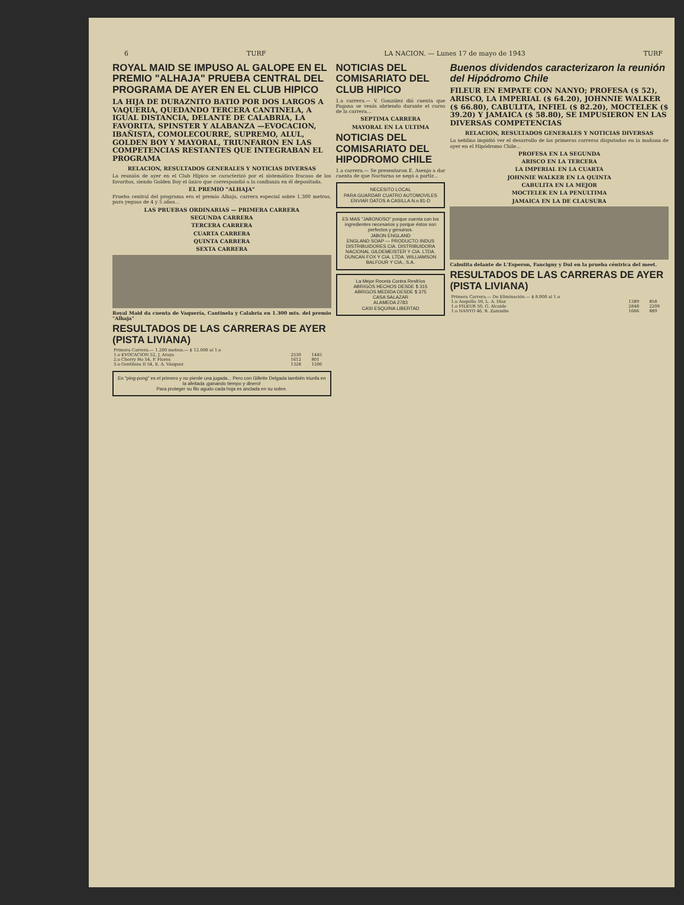6 TURF LA NACION. — Lunes 17 de mayo de 1943 TURF
ROYAL MAID SE IMPUSO AL GALOPE EN EL PREMIO "ALHAJA" PRUEBA CENTRAL DEL PROGRAMA DE AYER EN EL CLUB HIPICO
LA HIJA DE DURAZNITO BATIO POR DOS LARGOS A VAQUERIA, QUEDANDO TERCERA CANTINELA, A IGUAL DISTANCIA, DELANTE DE CALABRIA, LA FAVORITA, SPINSTER Y ALABANZA —EVOCACION, IBAÑISTA, COMOLECOURRE, SUPREMO, ALUL, GOLDEN BOY Y MAYORAL, TRIUNFARON EN LAS COMPETENCIAS RESTANTES QUE INTEGRABAN EL PROGRAMA
RELACION, RESULTADOS GENERALES Y NOTICIAS DIVERSAS
La reunión de ayer en el Club Hípico se caracterizó por el sistemático fracaso de los favoritos, siendo Golden Boy el único que correspondió a la confianza en él depositada.
EL PREMIO "ALHAJA"
Prueba central del programa era el premio Alhaja, carrera especial sobre 1.300 metros, para yeguas de 4 y 5 años...
LAS PRUEBAS ORDINARIAS — PRIMERA CARRERA
SEGUNDA CARRERA
TERCERA CARRERA
CUARTA CARRERA
QUINTA CARRERA
SEXTA CARRERA
Royal Maid da cuenta de Vaquería, Cantinela y Calabria en 1.300 mts. del premio "Alhaja"
RESULTADOS DE LAS CARRERAS DE AYER (PISTA LIVIANA)
| Primera Carrera.— 1.200 metros.— $ 12.000 al 1.o | | |
| 1.o EVOCACION 52, J. Araya | 2530 | 1445 |
| 2.o Cherry Ho 54, P. Flores | 1612 | 801 |
| 3.o Gentileza II 54, E. A. Vásquez | 1328 | 1206 |
En "ping-pong" es el primero y no pierde una jugada... Pero con Gillette Delgada también triunfa en la afeitada ¡ganando tiempo y dinero!
Para proteger su filo agudo cada hoja es anclada en su sobre.
NOTICIAS DEL COMISARIATO DEL CLUB HIPICO
1.a carrera.— V. González dió cuenta que Pagana se venía abriendo durante el curso de la carrera...
SEPTIMA CARRERA
MAYORAL EN LA ULTIMA
NOTICIAS DEL COMISARIATO DEL HIPODROMO CHILE
1.a carrera.— Se presentaron E. Asenjo a dar cuenta de que Nocturno se negó a partir...
NECESITO LOCAL
PARA GUARDAR CUATRO AUTOMOVILES
ENVIAR DATOS A CASILLA N.o 81-D
ES MAS "JABONOSO" porque cuenta con los ingredientes necesarios y porque éstos son perfectos y genuinos.
JABON ENGLAND
ENGLAND SOAP — PRODUCTO INDUS
DISTRIBUIDORES CIA. DISTRIBUIDORA NACIONAL GILDEMEISTER Y CIA. LTDA. DUNCAN FOX Y CIA. LTDA. WILLIAMSON BALFOUR Y CIA., S.A.
La Mejor Receta Contra Resfríos
ABRIGOS HECHOS DESDE $ 315
ABRIGOS MEDIDA DESDE $ 375
CASA SALAZAR
ALAMEDA 2783
CASI ESQUINA LIBERTAD
Buenos dividendos caracterizaron la reunión del Hipódromo Chile
FILEUR EN EMPATE CON NANYO; PROFESA ($ 52), ARISCO, LA IMPERIAL ($ 64.20), JOHNNIE WALKER ($ 66.80), CABULITA, INFIEL ($ 82.20), MOCTELEK ($ 39.20) Y JAMAICA ($ 58.80), SE IMPUSIERON EN LAS DIVERSAS COMPETENCIAS
RELACION, RESULTADOS GENERALES Y NOTICIAS DIVERSAS
La neblina impidió ver el desarrollo de las primeras carreras disputadas en la mañana de ayer en el Hipódromo Chile...
PROFESA EN LA SEGUNDA
ARISCO EN LA TERCERA
LA IMPERIAL EN LA CUARTA
JOHNNIE WALKER EN LA QUINTA
CABULITA EN LA MEJOR
MOCTELEK EN LA PENULTIMA
JAMAICA EN LA DE CLAUSURA
Cabulita delante de L'Esperon, Fancigny y Dul en la prueba céntrica del meet.
RESULTADOS DE LAS CARRERAS DE AYER (PISTA LIVIANA)
| Primera Carrera.— De Eliminación.— $ 8.000 al 1.o | | |
| 1.o Auquilla 50, L. A. Díaz | 1389 | 858 |
| 1.o FILEUR 50, G. Alcaide | 2848 | 2209 |
| 1.o NANYO 46, R. Zamudio | 1666 | 889 |